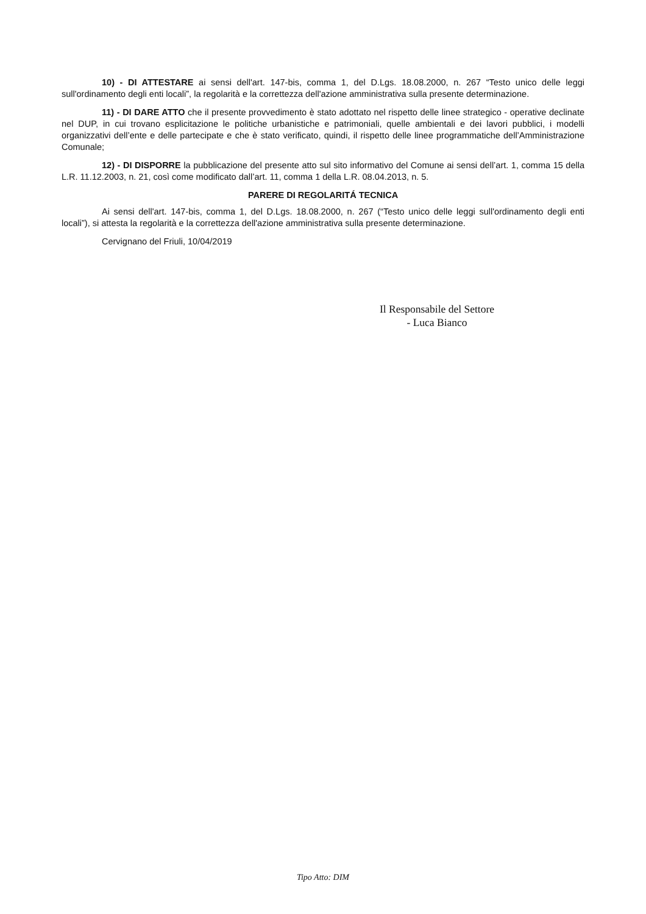10) - DI ATTESTARE ai sensi dell'art. 147-bis, comma 1, del D.Lgs. 18.08.2000, n. 267 “Testo unico delle leggi sull'ordinamento degli enti locali”, la regolarità e la correttezza dell'azione amministrativa sulla presente determinazione.
11) - DI DARE ATTO che il presente provvedimento è stato adottato nel rispetto delle linee strategico - operative declinate nel DUP, in cui trovano esplicitazione le politiche urbanistiche e patrimoniali, quelle ambientali e dei lavori pubblici, i modelli organizzativi dell’ente e delle partecipate e che è stato verificato, quindi, il rispetto delle linee programmatiche dell’Amministrazione Comunale;
12) - DI DISPORRE la pubblicazione del presente atto sul sito informativo del Comune ai sensi dell’art. 1, comma 15 della L.R. 11.12.2003, n. 21, così come modificato dall’art. 11, comma 1 della L.R. 08.04.2013, n. 5.
PARERE DI REGOLARITÁ TECNICA
Ai sensi dell'art. 147-bis, comma 1, del D.Lgs. 18.08.2000, n. 267 (“Testo unico delle leggi sull'ordinamento degli enti locali”), si attesta la regolarità e la correttezza dell'azione amministrativa sulla presente determinazione.
Cervignano del Friuli, 10/04/2019
Il Responsabile del Settore
- Luca Bianco
Tipo Atto: DIM